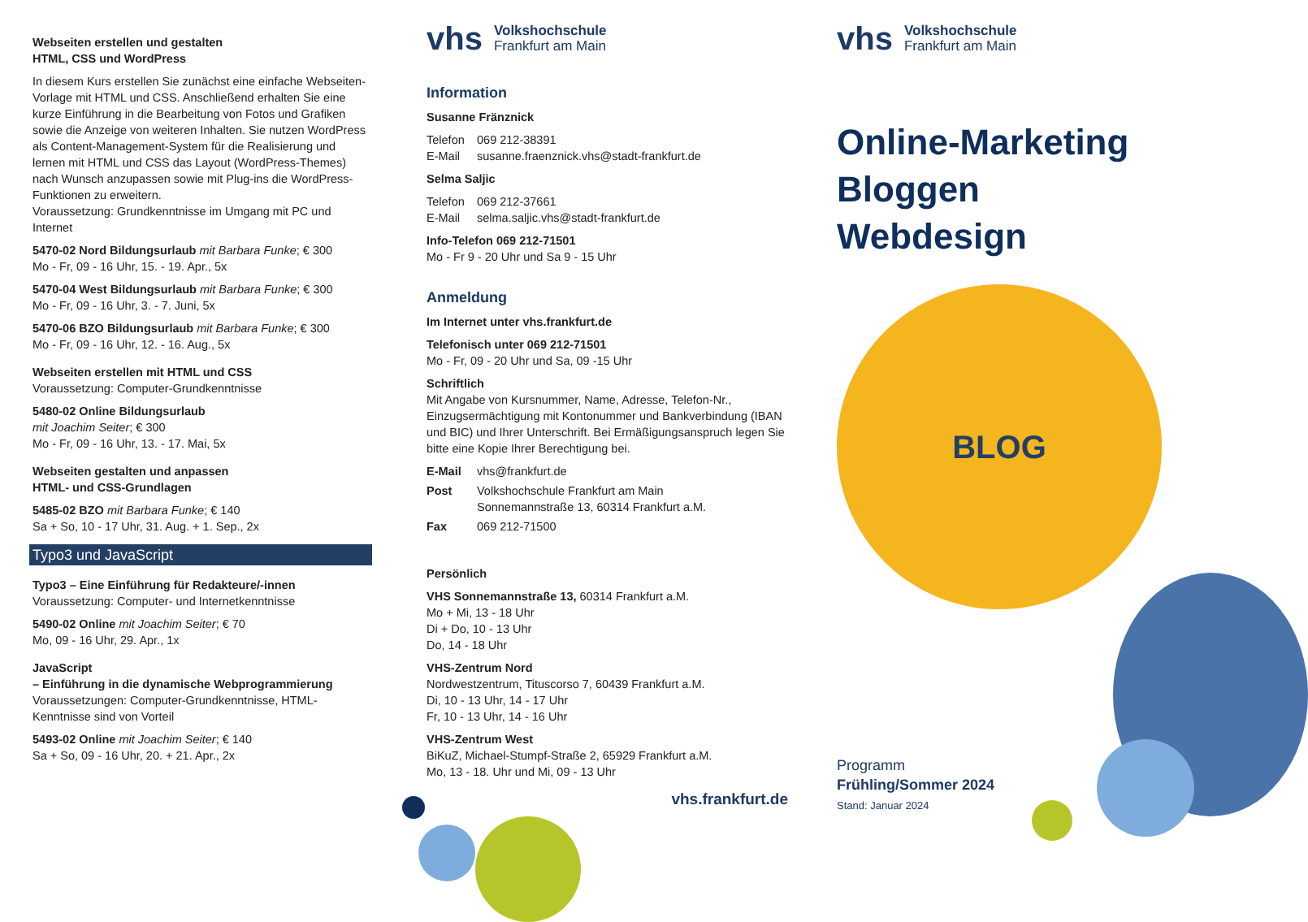Webseiten erstellen und gestalten
HTML, CSS und WordPress
In diesem Kurs erstellen Sie zunächst eine einfache Webseiten-Vorlage mit HTML und CSS. Anschließend erhalten Sie eine kurze Einführung in die Bearbeitung von Fotos und Grafiken sowie die Anzeige von weiteren Inhalten. Sie nutzen WordPress als Content-Management-System für die Realisierung und lernen mit HTML und CSS das Layout (WordPress-Themes) nach Wunsch anzupassen sowie mit Plug-ins die WordPress-Funktionen zu erweitern.
Voraussetzung: Grundkenntnisse im Umgang mit PC und Internet
5470-02 Nord Bildungsurlaub mit Barbara Funke; € 300
Mo - Fr, 09 - 16 Uhr, 15. - 19. Apr., 5x
5470-04 West Bildungsurlaub mit Barbara Funke; € 300
Mo - Fr, 09 - 16 Uhr, 3. - 7. Juni, 5x
5470-06 BZO Bildungsurlaub mit Barbara Funke; € 300
Mo - Fr, 09 - 16 Uhr, 12. - 16. Aug., 5x
Webseiten erstellen mit HTML und CSS
Voraussetzung: Computer-Grundkenntnisse
5480-02 Online Bildungsurlaub
mit Joachim Seiter; € 300
Mo - Fr, 09 - 16 Uhr, 13. - 17. Mai, 5x
Webseiten gestalten und anpassen
HTML- und CSS-Grundlagen
5485-02 BZO mit Barbara Funke; € 140
Sa + So, 10 - 17 Uhr, 31. Aug. + 1. Sep., 2x
Typo3 und JavaScript
Typo3 – Eine Einführung für Redakteure/-innen
Voraussetzung: Computer- und Internetkenntnisse
5490-02 Online mit Joachim Seiter; € 70
Mo, 09 - 16 Uhr, 29. Apr., 1x
JavaScript
– Einführung in die dynamische Webprogrammierung
Voraussetzungen: Computer-Grundkenntnisse, HTML-Kenntnisse sind von Vorteil
5493-02 Online mit Joachim Seiter; € 140
Sa + So, 09 - 16 Uhr, 20. + 21. Apr., 2x
vhs Volkshochschule
Frankfurt am Main
Information
Susanne Fränznick
Telefon 069 212-38391
E-Mail susanne.fraenznick.vhs@stadt-frankfurt.de
Selma Saljic
Telefon 069 212-37661
E-Mail selma.saljic.vhs@stadt-frankfurt.de
Info-Telefon 069 212-71501
Mo - Fr 9 - 20 Uhr und Sa 9 - 15 Uhr
Anmeldung
Im Internet unter vhs.frankfurt.de
Telefonisch unter 069 212-71501
Mo - Fr, 09 - 20 Uhr und Sa, 09 -15 Uhr
Schriftlich
Mit Angabe von Kursnummer, Name, Adresse, Telefon-Nr., Einzugsermächtigung mit Kontonummer und Bankverbindung (IBAN und BIC) und Ihrer Unterschrift. Bei Ermäßigungsanspruch legen Sie bitte eine Kopie Ihrer Berechtigung bei.
E-Mail vhs@frankfurt.de
Post Volkshochschule Frankfurt am Main
Sonnemannstraße 13, 60314 Frankfurt a.M.
Fax 069 212-71500
Persönlich
VHS Sonnemannstraße 13, 60314 Frankfurt a.M.
Mo + Mi, 13 - 18 Uhr
Di + Do, 10 - 13 Uhr
Do, 14 - 18 Uhr
VHS-Zentrum Nord
Nordwestzentrum, Tituscorso 7, 60439 Frankfurt a.M.
Di, 10 - 13 Uhr, 14 - 17 Uhr
Fr, 10 - 13 Uhr, 14 - 16 Uhr
VHS-Zentrum West
BiKuZ, Michael-Stumpf-Straße 2, 65929 Frankfurt a.M.
Mo, 13 - 18. Uhr und Mi, 09 - 13 Uhr
vhs.frankfurt.de
vhs Volkshochschule
Frankfurt am Main
Online-Marketing
Bloggen
Webdesign
BLOG
Programm
Frühling/Sommer 2024
Stand: Januar 2024